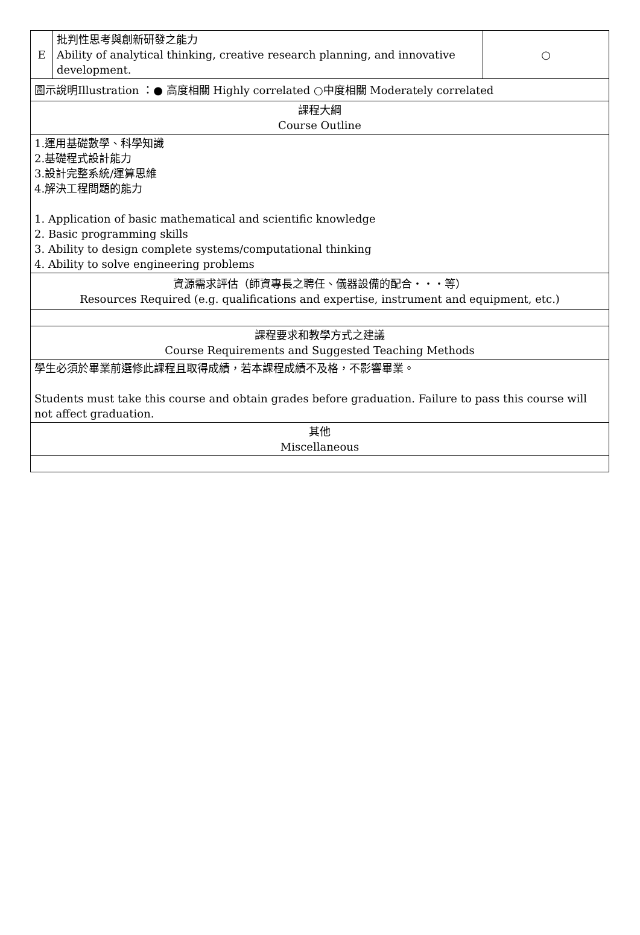| E | 批判性思考與創新研發之能力 Ability of analytical thinking, creative research planning, and innovative development. | ○ |
| 圖示說明Illustration ：● 高度相關 Highly correlated ○中度相關 Moderately correlated | | |
| 課程大綱 Course Outline | | |
| 1.運用基礎數學、科學知識 2.基礎程式設計能力 3.設計完整系統/運算思維 4.解決工程問題的能力 1. Application of basic mathematical and scientific knowledge 2. Basic programming skills 3. Ability to design complete systems/computational thinking 4. Ability to solve engineering problems | | |
| 資源需求評估（師資專長之聘任、儀器設備的配合・・・等） Resources Required (e.g. qualifications and expertise, instrument and equipment, etc.) | | |
| 課程要求和教學方式之建議 Course Requirements and Suggested Teaching Methods | | |
| 學生必須於畢業前選修此課程且取得成績，若本課程成績不及格，不影響畢業。 Students must take this course and obtain grades before graduation. Failure to pass this course will not affect graduation. | | |
| 其他 Miscellaneous | | |